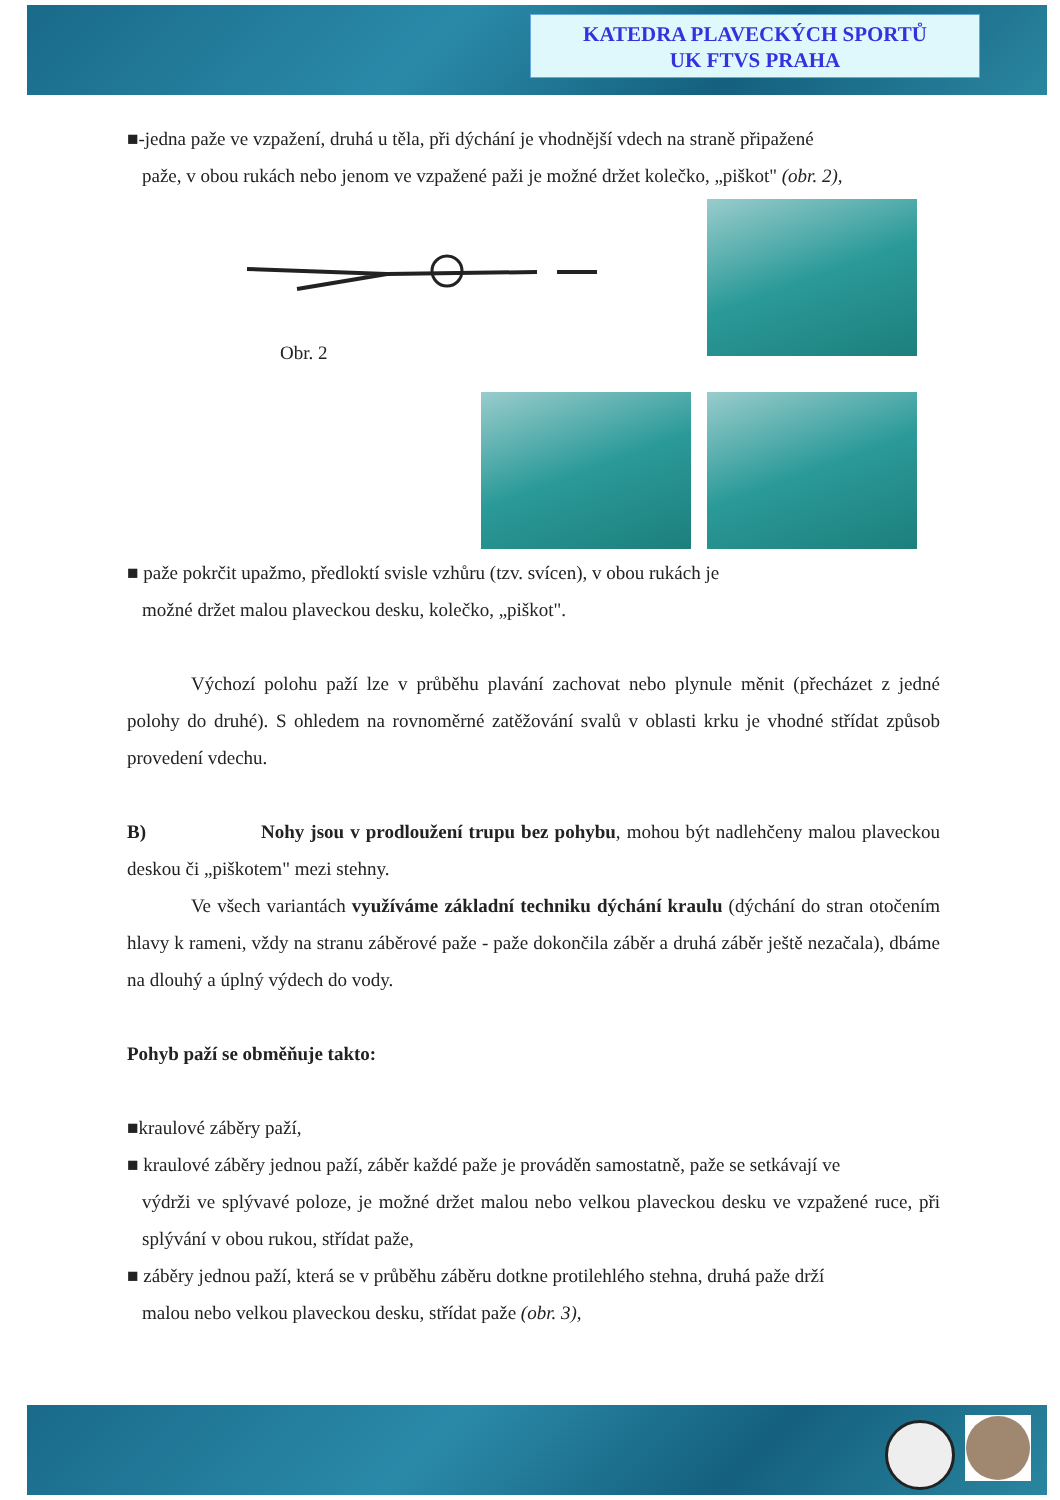KATEDRA PLAVECKÝCH SPORTŮ
UK FTVS PRAHA
■-jedna paže ve vzpažení, druhá u těla, při dýchání je vhodnější vdech na straně připažené
paže, v obou rukách nebo jenom ve vzpažené paži je možné držet kolečko, „piškot" (obr. 2),
Obr. 2
■ paže pokrčit upažmo, předloktí svisle vzhůru (tzv. svícen), v obou rukách je
možné držet malou plaveckou desku, kolečko, „piškot".
Výchozí polohu paží lze v průběhu plavání zachovat nebo plynule měnit (přecházet z jedné polohy do druhé). S ohledem na rovnoměrné zatěžování svalů v oblasti krku je vhodné střídat způsob provedení vdechu.
B) Nohy jsou v prodloužení trupu bez pohybu, mohou být nadlehčeny malou plaveckou deskou či „piškotem" mezi stehny.
Ve všech variantách využíváme základní techniku dýchání kraulu (dýchání do stran otočením hlavy k rameni, vždy na stranu záběrové paže - paže dokončila záběr a druhá záběr ještě nezačala), dbáme na dlouhý a úplný výdech do vody.
Pohyb paží se obměňuje takto:
■kraulové záběry paží,
■ kraulové záběry jednou paží, záběr každé paže je prováděn samostatně, paže se setkávají ve
výdrži ve splývavé poloze, je možné držet malou nebo velkou plaveckou desku ve vzpažené ruce, při splývání v obou rukou, střídat paže,
■ záběry jednou paží, která se v průběhu záběru dotkne protilehlého stehna, druhá paže drží
malou nebo velkou plaveckou desku, střídat paže (obr. 3),